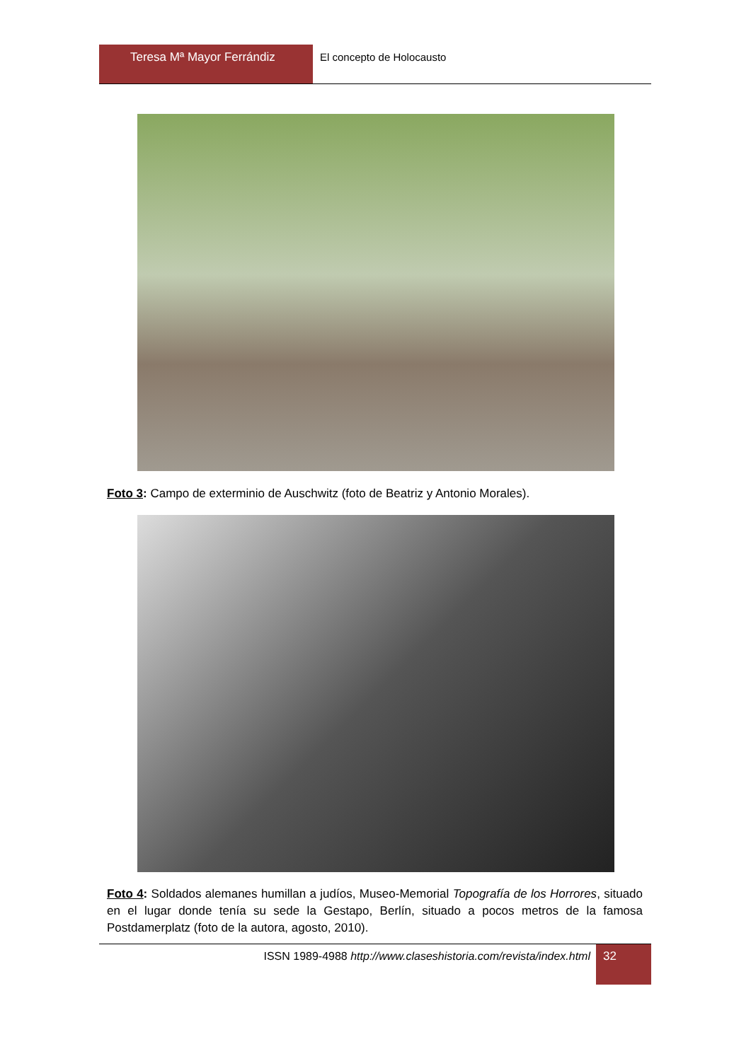Teresa Mª Mayor Ferrándiz El concepto de Holocausto
Foto 3: Campo de exterminio de Auschwitz (foto de Beatriz y Antonio Morales).
Foto 4: Soldados alemanes humillan a judíos, Museo-Memorial Topografía de los Horrores, situado en el lugar donde tenía su sede la Gestapo, Berlín, situado a pocos metros de la famosa Postdamerplatz (foto de la autora, agosto, 2010).
ISSN 1989-4988 http://www.claseshistoria.com/revista/index.html
32